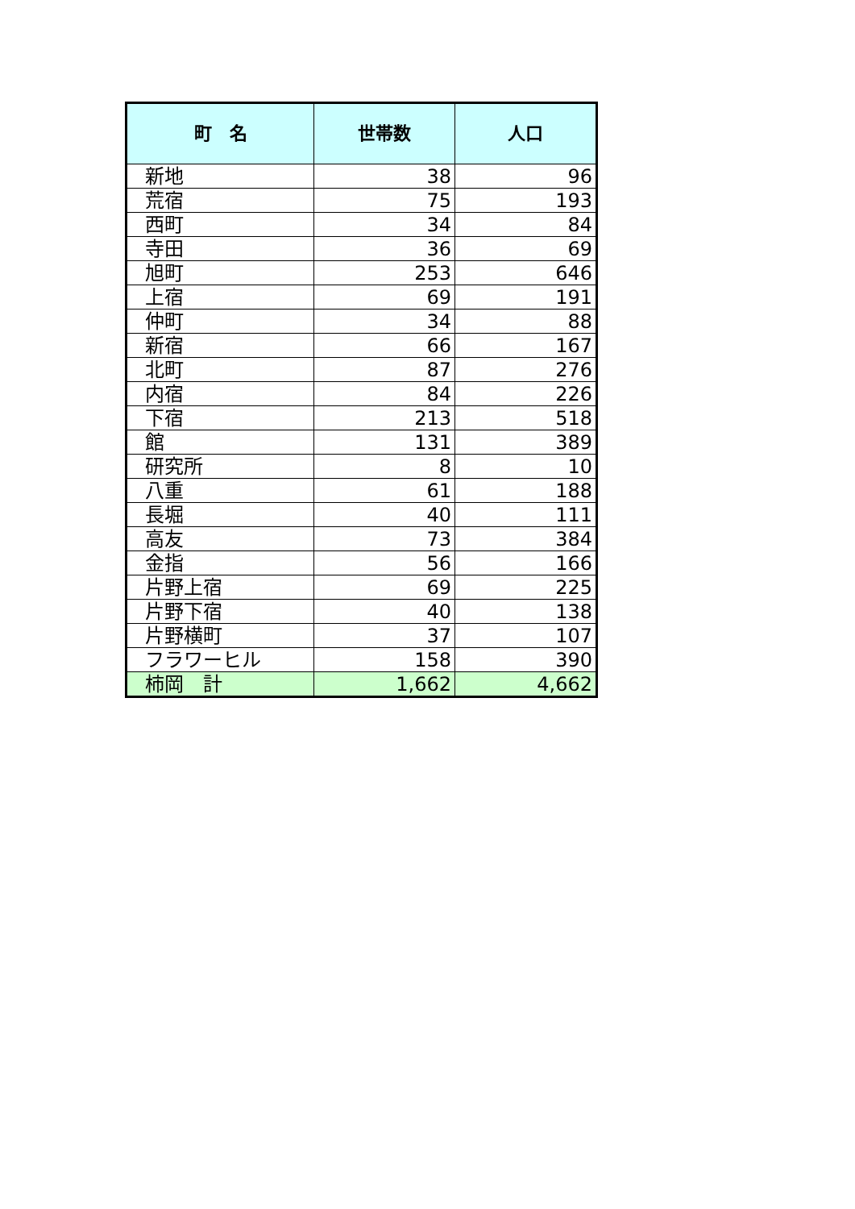| 町 名 | 世帯数 | 人口 |
| --- | --- | --- |
| 新地 | 38 | 96 |
| 荒宿 | 75 | 193 |
| 西町 | 34 | 84 |
| 寺田 | 36 | 69 |
| 旭町 | 253 | 646 |
| 上宿 | 69 | 191 |
| 仲町 | 34 | 88 |
| 新宿 | 66 | 167 |
| 北町 | 87 | 276 |
| 内宿 | 84 | 226 |
| 下宿 | 213 | 518 |
| 館 | 131 | 389 |
| 研究所 | 8 | 10 |
| 八重 | 61 | 188 |
| 長堀 | 40 | 111 |
| 高友 | 73 | 384 |
| 金指 | 56 | 166 |
| 片野上宿 | 69 | 225 |
| 片野下宿 | 40 | 138 |
| 片野横町 | 37 | 107 |
| フラワーヒル | 158 | 390 |
| 柿岡 計 | 1,662 | 4,662 |